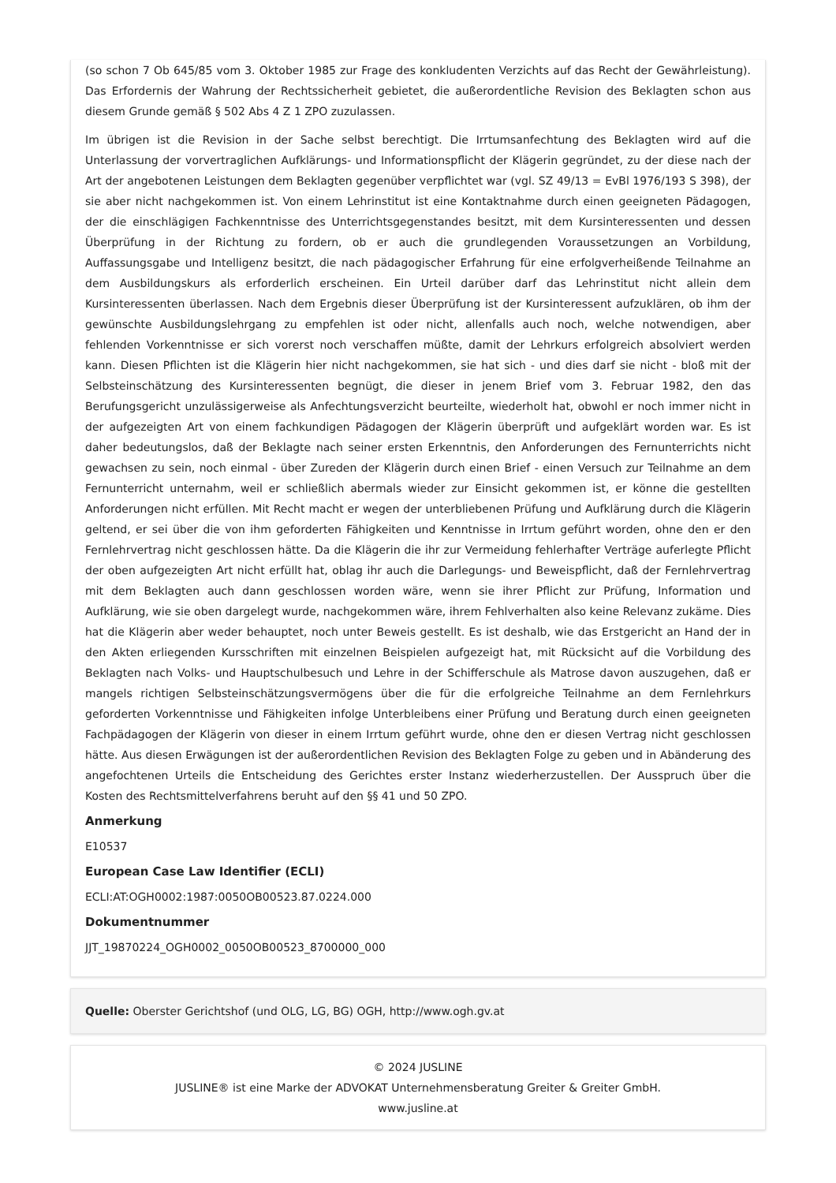(so schon 7 Ob 645/85 vom 3. Oktober 1985 zur Frage des konkludenten Verzichts auf das Recht der Gewährleistung). Das Erfordernis der Wahrung der Rechtssicherheit gebietet, die außerordentliche Revision des Beklagten schon aus diesem Grunde gemäß § 502 Abs 4 Z 1 ZPO zuzulassen.
Im übrigen ist die Revision in der Sache selbst berechtigt. Die Irrtumsanfechtung des Beklagten wird auf die Unterlassung der vorvertraglichen Aufklärungs- und Informationspflicht der Klägerin gegründet, zu der diese nach der Art der angebotenen Leistungen dem Beklagten gegenüber verpflichtet war (vgl. SZ 49/13 = EvBl 1976/193 S 398), der sie aber nicht nachgekommen ist. Von einem Lehrinstitut ist eine Kontaktnahme durch einen geeigneten Pädagogen, der die einschlägigen Fachkenntnisse des Unterrichtsgegenstandes besitzt, mit dem Kursinteressenten und dessen Überprüfung in der Richtung zu fordern, ob er auch die grundlegenden Voraussetzungen an Vorbildung, Auffassungsgabe und Intelligenz besitzt, die nach pädagogischer Erfahrung für eine erfolgverheißende Teilnahme an dem Ausbildungskurs als erforderlich erscheinen. Ein Urteil darüber darf das Lehrinstitut nicht allein dem Kursinteressenten überlassen. Nach dem Ergebnis dieser Überprüfung ist der Kursinteressent aufzuklären, ob ihm der gewünschte Ausbildungslehrgang zu empfehlen ist oder nicht, allenfalls auch noch, welche notwendigen, aber fehlenden Vorkenntnisse er sich vorerst noch verschaffen müßte, damit der Lehrkurs erfolgreich absolviert werden kann. Diesen Pflichten ist die Klägerin hier nicht nachgekommen, sie hat sich - und dies darf sie nicht - bloß mit der Selbsteinschätzung des Kursinteressenten begnügt, die dieser in jenem Brief vom 3. Februar 1982, den das Berufungsgericht unzulässigerweise als Anfechtungsverzicht beurteilte, wiederholt hat, obwohl er noch immer nicht in der aufgezeigten Art von einem fachkundigen Pädagogen der Klägerin überprüft und aufgeklärt worden war. Es ist daher bedeutungslos, daß der Beklagte nach seiner ersten Erkenntnis, den Anforderungen des Fernunterrichts nicht gewachsen zu sein, noch einmal - über Zureden der Klägerin durch einen Brief - einen Versuch zur Teilnahme an dem Fernunterricht unternahm, weil er schließlich abermals wieder zur Einsicht gekommen ist, er könne die gestellten Anforderungen nicht erfüllen. Mit Recht macht er wegen der unterbliebenen Prüfung und Aufklärung durch die Klägerin geltend, er sei über die von ihm geforderten Fähigkeiten und Kenntnisse in Irrtum geführt worden, ohne den er den Fernlehrvertrag nicht geschlossen hätte. Da die Klägerin die ihr zur Vermeidung fehlerhafter Verträge auferlegte Pflicht der oben aufgezeigten Art nicht erfüllt hat, oblag ihr auch die Darlegungs- und Beweispflicht, daß der Fernlehrvertrag mit dem Beklagten auch dann geschlossen worden wäre, wenn sie ihrer Pflicht zur Prüfung, Information und Aufklärung, wie sie oben dargelegt wurde, nachgekommen wäre, ihrem Fehlverhalten also keine Relevanz zukäme. Dies hat die Klägerin aber weder behauptet, noch unter Beweis gestellt. Es ist deshalb, wie das Erstgericht an Hand der in den Akten erliegenden Kursschriften mit einzelnen Beispielen aufgezeigt hat, mit Rücksicht auf die Vorbildung des Beklagten nach Volks- und Hauptschulbesuch und Lehre in der Schifferschule als Matrose davon auszugehen, daß er mangels richtigen Selbsteinschätzungsvermögens über die für die erfolgreiche Teilnahme an dem Fernlehrkurs geforderten Vorkenntnisse und Fähigkeiten infolge Unterbleibens einer Prüfung und Beratung durch einen geeigneten Fachpädagogen der Klägerin von dieser in einem Irrtum geführt wurde, ohne den er diesen Vertrag nicht geschlossen hätte. Aus diesen Erwägungen ist der außerordentlichen Revision des Beklagten Folge zu geben und in Abänderung des angefochtenen Urteils die Entscheidung des Gerichtes erster Instanz wiederherzustellen. Der Ausspruch über die Kosten des Rechtsmittelverfahrens beruht auf den §§ 41 und 50 ZPO.
Anmerkung
E10537
European Case Law Identifier (ECLI)
ECLI:AT:OGH0002:1987:0050OB00523.87.0224.000
Dokumentnummer
JJT_19870224_OGH0002_0050OB00523_8700000_000
Quelle: Oberster Gerichtshof (und OLG, LG, BG) OGH, http://www.ogh.gv.at
© 2024 JUSLINE
JUSLINE® ist eine Marke der ADVOKAT Unternehmensberatung Greiter & Greiter GmbH.
www.jusline.at